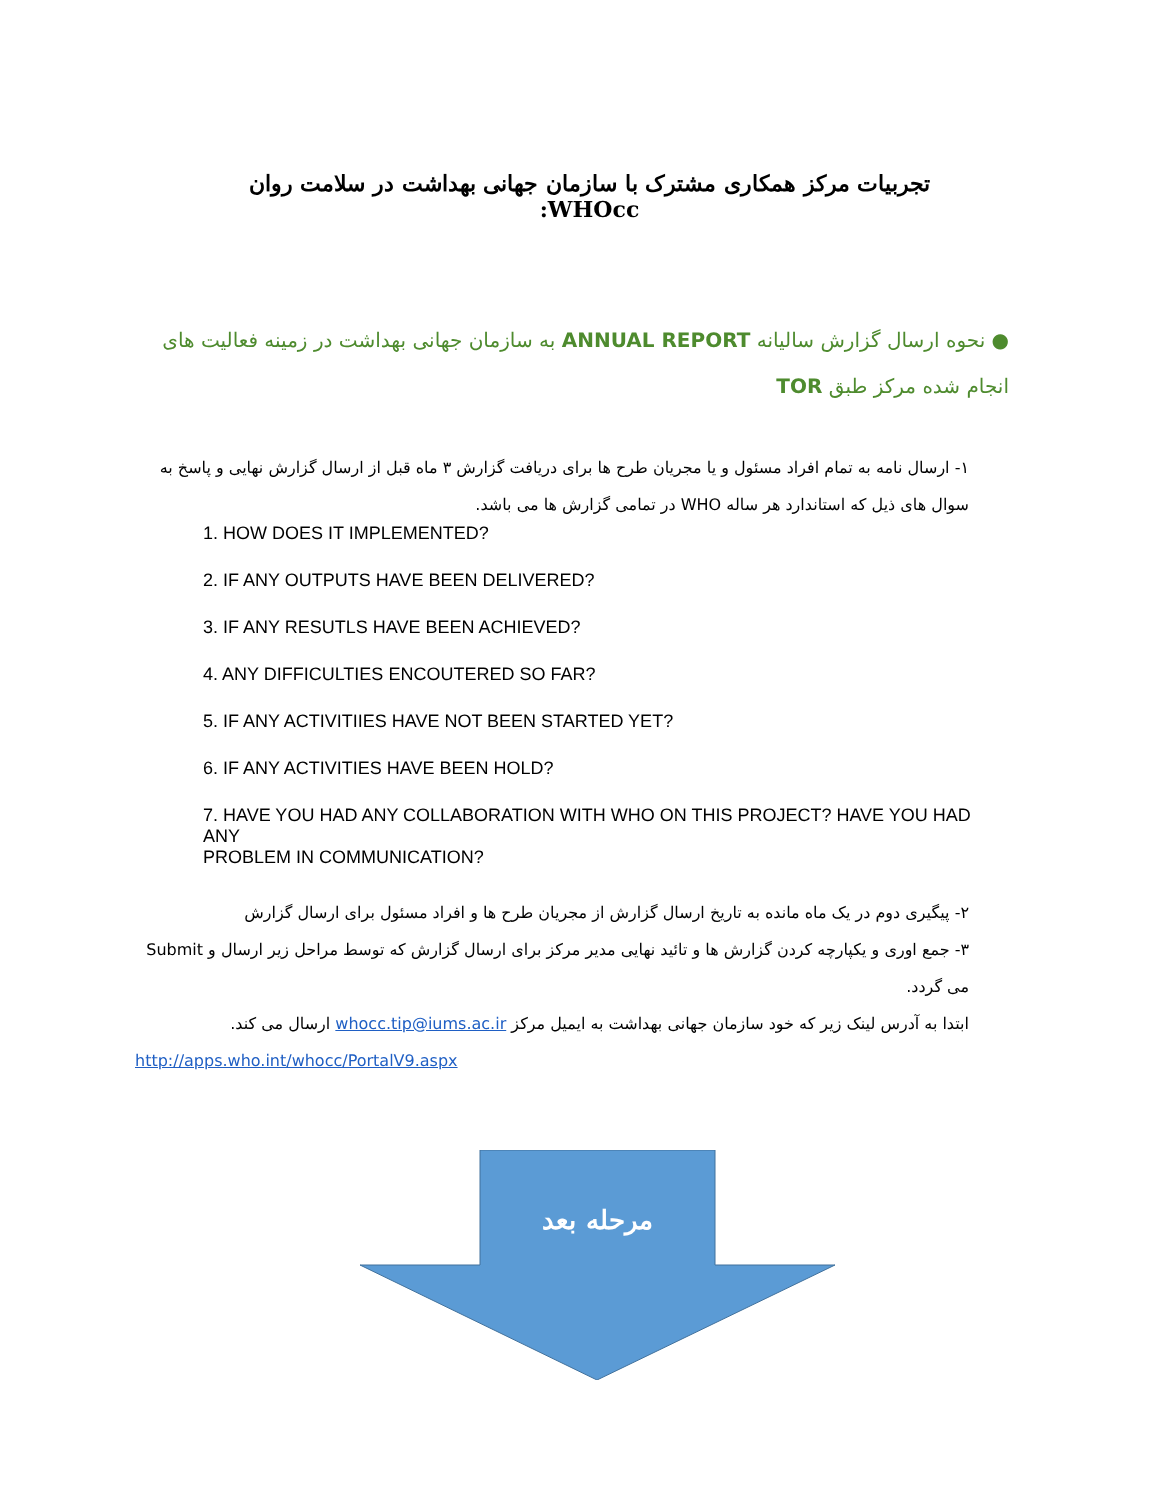تجربیات مرکز همکاری مشترک با سازمان جهانی بهداشت در سلامت روان WHOcc:
● نحوه ارسال گزارش سالیانه ANNUAL REPORT به سازمان جهانی بهداشت در زمینه فعالیت های انجام شده مرکز طبق TOR
۱- ارسال نامه به تمام افراد مسئول و یا مجریان طرح ها برای دریافت گزارش ۳ ماه قبل از ارسال گزارش نهایی و پاسخ به سوال های ذیل که استاندارد هر ساله WHO در تمامی گزارش ها می باشد.
1. HOW DOES IT IMPLEMENTED?
2. IF ANY OUTPUTS HAVE BEEN DELIVERED?
3. IF ANY RESUTLS HAVE BEEN ACHIEVED?
4. ANY DIFFICULTIES ENCOUTERED SO FAR?
5. IF ANY ACTIVITIIES HAVE NOT BEEN STARTED YET?
6. IF ANY ACTIVITIES HAVE BEEN HOLD?
7. HAVE YOU HAD ANY COLLABORATION WITH WHO ON THIS PROJECT? HAVE YOU HAD ANY
PROBLEM IN COMMUNICATION?
۲- پیگیری دوم در یک ماه مانده به تاریخ ارسال گزارش از مجریان طرح ها و افراد مسئول برای ارسال گزارش
۳- جمع اوری و یکپارچه کردن گزارش ها و تائید نهایی مدیر مرکز برای ارسال گزارش که توسط مراحل زیر ارسال و Submit می گردد.
ابتدا به آدرس لینک زیر که خود سازمان جهانی بهداشت به ایمیل مرکز whocc.tip@iums.ac.ir ارسال می کند.
http://apps.who.int/whocc/PortalV9.aspx
مرحله بعد